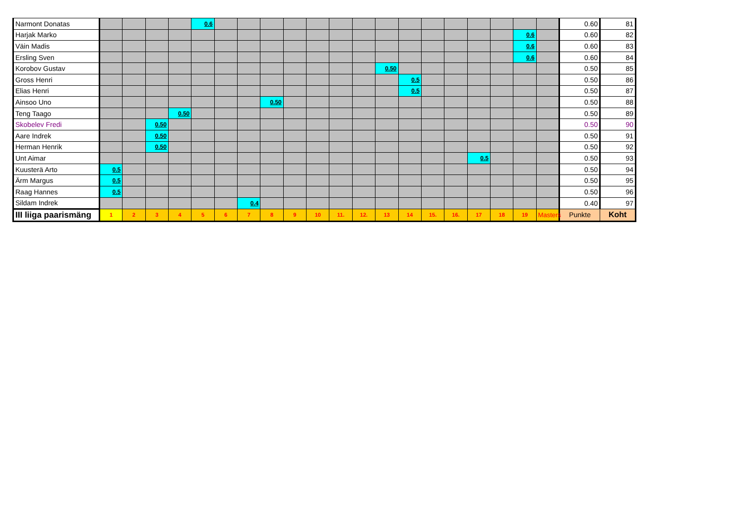| Narmont Donatas | | | | | 0.6 | | | | | | | | | | | | | | | | 0.60 | 81 |
| Harjak Marko | | | | | | | | | | | | | | | | | | | 0.6 | | 0.60 | 82 |
| Väin Madis | | | | | | | | | | | | | | | | | | | 0.6 | | 0.60 | 83 |
| Ersling Sven | | | | | | | | | | | | | | | | | | | 0.6 | | 0.60 | 84 |
| Korobov Gustav | | | | | | | | | | | | | 0.50 | | | | | | | | 0.50 | 85 |
| Gross Henri | | | | | | | | | | | | | | 0.5 | | | | | | | 0.50 | 86 |
| Elias Henri | | | | | | | | | | | | | | 0.5 | | | | | | | 0.50 | 87 |
| Ainsoo Uno | | | | | | | | 0.50 | | | | | | | | | | | | | 0.50 | 88 |
| Teng Taago | | | | 0.50 | | | | | | | | | | | | | | | | | 0.50 | 89 |
| Skobelev Fredi | | | 0.50 | | | | | | | | | | | | | | | | | | 0.50 | 90 |
| Aare Indrek | | | 0.50 | | | | | | | | | | | | | | | | | | 0.50 | 91 |
| Herman Henrik | | | 0.50 | | | | | | | | | | | | | | | | | | 0.50 | 92 |
| Unt Aimar | | | | | | | | | | | | | | | | | 0.5 | | | | 0.50 | 93 |
| Kuusterä Arto | 0.5 | | | | | | | | | | | | | | | | | | | | 0.50 | 94 |
| Ärm Margus | 0.5 | | | | | | | | | | | | | | | | | | | | 0.50 | 95 |
| Raag Hannes | 0.5 | | | | | | | | | | | | | | | | | | | | 0.50 | 96 |
| Sildam Indrek | | | | | | | 0.4 | | | | | | | | | | | | | | 0.40 | 97 |
| III liiga paarismäng | 1 | 2 | 3 | 4 | 5 | 6 | 7 | 8 | 9 | 10 | 11. | 12. | 13 | 14 | 15. | 16. | 17 | 18 | 19 | Masters | Punkte | Koht |